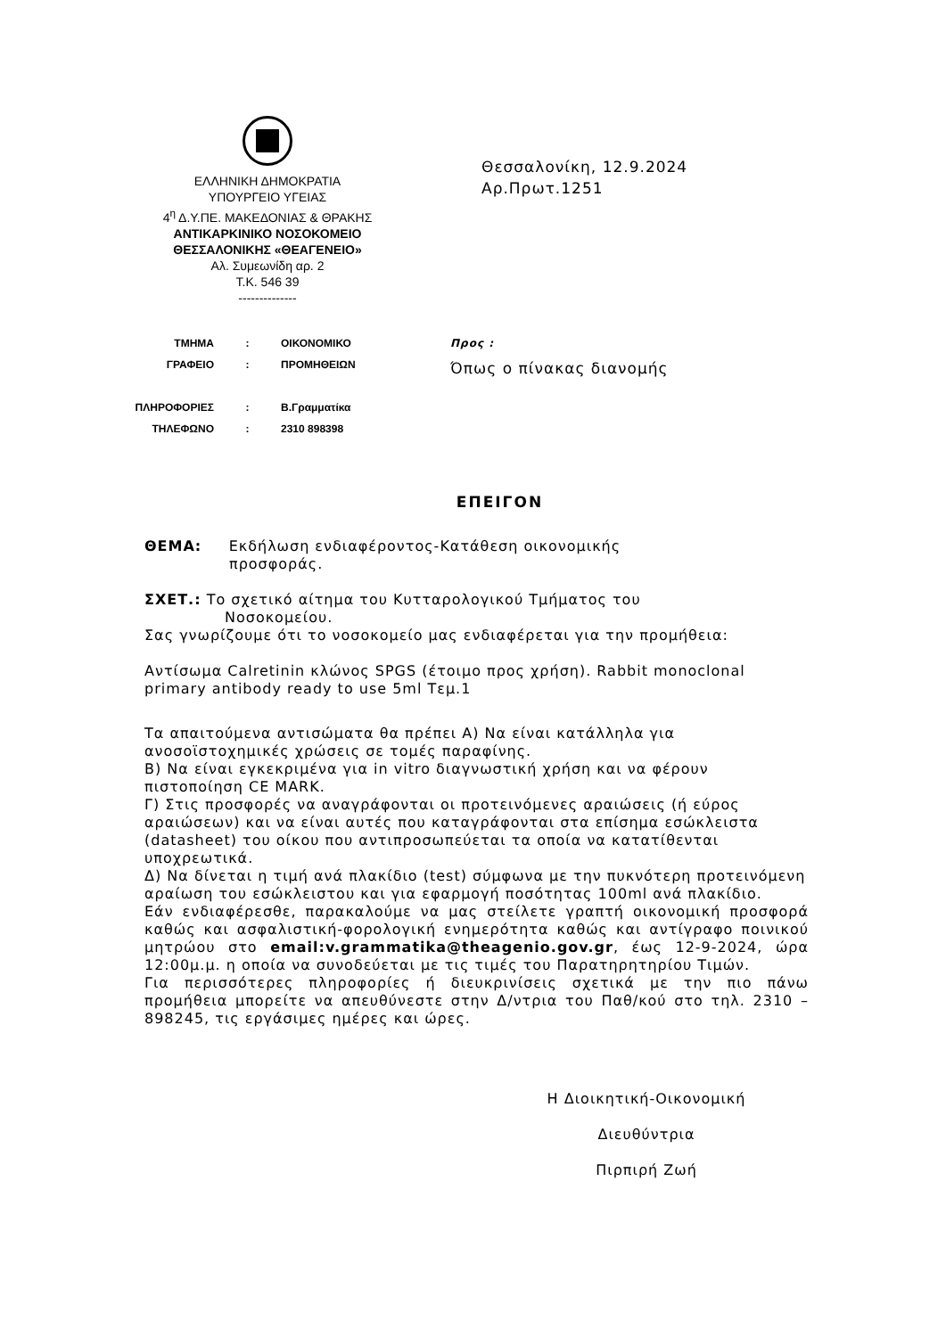ΕΛΛΗΝΙΚΗ ΔΗΜΟΚΡΑΤΙΑ
ΥΠΟΥΡΓΕΙΟ ΥΓΕΙΑΣ
4<sup>η</sup> Δ.Υ.ΠΕ. ΜΑΚΕΔΟΝΙΑΣ & ΘΡΑΚΗΣ
ΑΝΤΙΚΑΡΚΙΝΙΚΟ ΝΟΣΟΚΟΜΕΙΟ
ΘΕΣΣΑΛΟΝΙΚΗΣ «ΘΕΑΓΕΝΕΙΟ»
Αλ. Συμεωνίδη αρ. 2
Τ.Κ. 546 39
--------------
Θεσσαλονίκη, 12.9.2024
Αρ.Πρωτ.1251
| ΤΜΗΜΑ | : | ΟΙΚΟΝΟΜΙΚΟ |
| ΓΡΑΦΕΙΟ | : | ΠΡΟΜΗΘΕΙΩΝ |
| ΠΛΗΡΟΦΟΡΙΕΣ | : | Β.Γραμματίκα |
| ΤΗΛΕΦΩΝΟ | : | 2310 898398 |
Προς :
Όπως ο πίνακας διανομής
ΕΠΕΙΓΟΝ
ΘΕΜΑ: Εκδήλωση ενδιαφέροντος-Κατάθεση οικονομικής
προσφοράς.
ΣΧΕΤ.: Το σχετικό αίτημα του Κυτταρολογικού Τμήματος του
Νοσοκομείου.
Σας γνωρίζουμε ότι το νοσοκομείο μας ενδιαφέρεται για την προμήθεια:
Αντίσωμα Calretinin κλώνος SPGS (έτοιμο προς χρήση). Rabbit monoclonal primary antibody ready to use 5ml Τεμ.1
Τα απαιτούμενα αντισώματα θα πρέπει Α) Να είναι κατάλληλα για ανοσοϊστοχημικές χρώσεις σε τομές παραφίνης.
Β) Να είναι εγκεκριμένα για in vitro διαγνωστική χρήση και να φέρουν πιστοποίηση CE MARK.
Γ) Στις προσφορές να αναγράφονται οι προτεινόμενες αραιώσεις (ή εύρος αραιώσεων) και να είναι αυτές που καταγράφονται στα επίσημα εσώκλειστα (datasheet) του οίκου που αντιπροσωπεύεται τα οποία να κατατίθενται υποχρεωτικά.
Δ) Να δίνεται η τιμή ανά πλακίδιο (test) σύμφωνα με την πυκνότερη προτεινόμενη αραίωση του εσώκλειστου και για εφαρμογή ποσότητας 100ml ανά πλακίδιο.
Εάν ενδιαφέρεσθε, παρακαλούμε να μας στείλετε γραπτή οικονομική προσφορά καθώς και ασφαλιστική-φορολογική ενημερότητα καθώς και αντίγραφο ποινικού μητρώου στο email:v.grammatika@theagenio.gov.gr, έως 12-9-2024, ώρα 12:00μ.μ. η οποία να συνοδεύεται με τις τιμές του Παρατηρητηρίου Τιμών.
Για περισσότερες πληροφορίες ή διευκρινίσεις σχετικά με την πιο πάνω προμήθεια μπορείτε να απευθύνεστε στην Δ/ντρια του Παθ/κού στο τηλ. 2310 – 898245, τις εργάσιμες ημέρες και ώρες.
Η Διοικητική-Οικονομική
Διευθύντρια
Πιρπιρή Ζωή